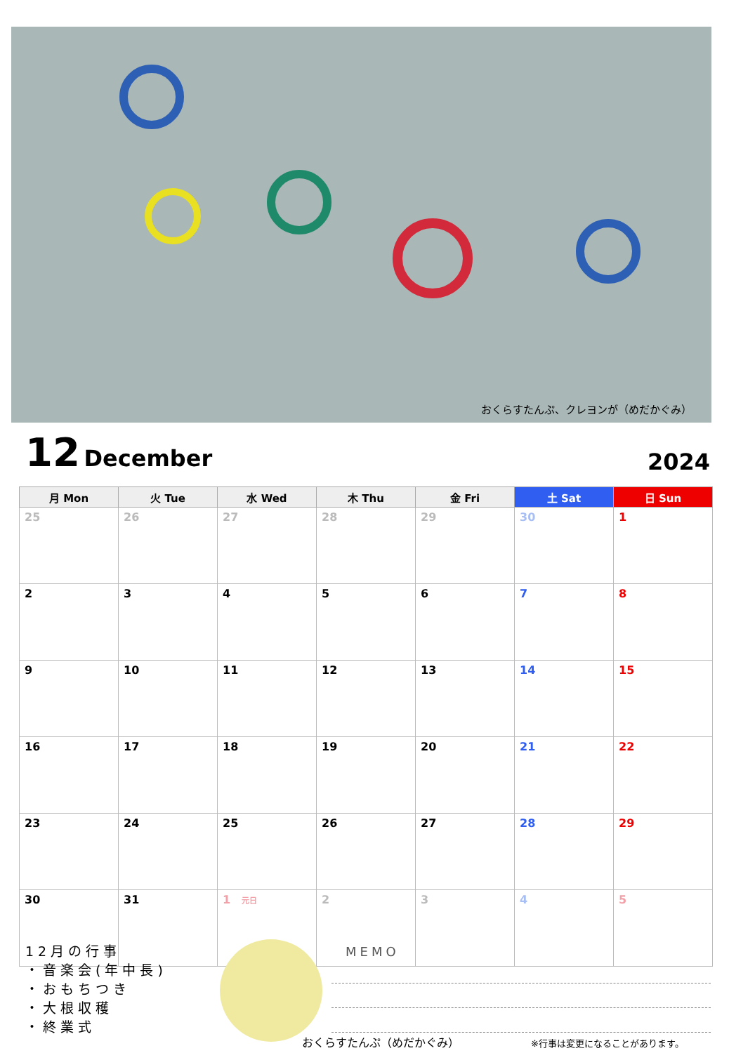おくらすたんぷ、クレヨンが（めだかぐみ）
12 December
2024
| 月 Mon | 火 Tue | 水 Wed | 木 Thu | 金 Fri | 土 Sat | 日 Sun |
| --- | --- | --- | --- | --- | --- | --- |
| 25 | 26 | 27 | 28 | 29 | 30 | 1 |
| 2 | 3 | 4 | 5 | 6 | 7 | 8 |
| 9 | 10 | 11 | 12 | 13 | 14 | 15 |
| 16 | 17 | 18 | 19 | 20 | 21 | 22 |
| 23 | 24 | 25 | 26 | 27 | 28 | 29 |
| 30 | 31 | 1 元日 | 2 | 3 | 4 | 5 |
12月の行事
・音楽会(年中長)
・おもちつき
・大根収穫
・終業式
MEMO
おくらすたんぷ（めだかぐみ） ※行事は変更になることがあります。